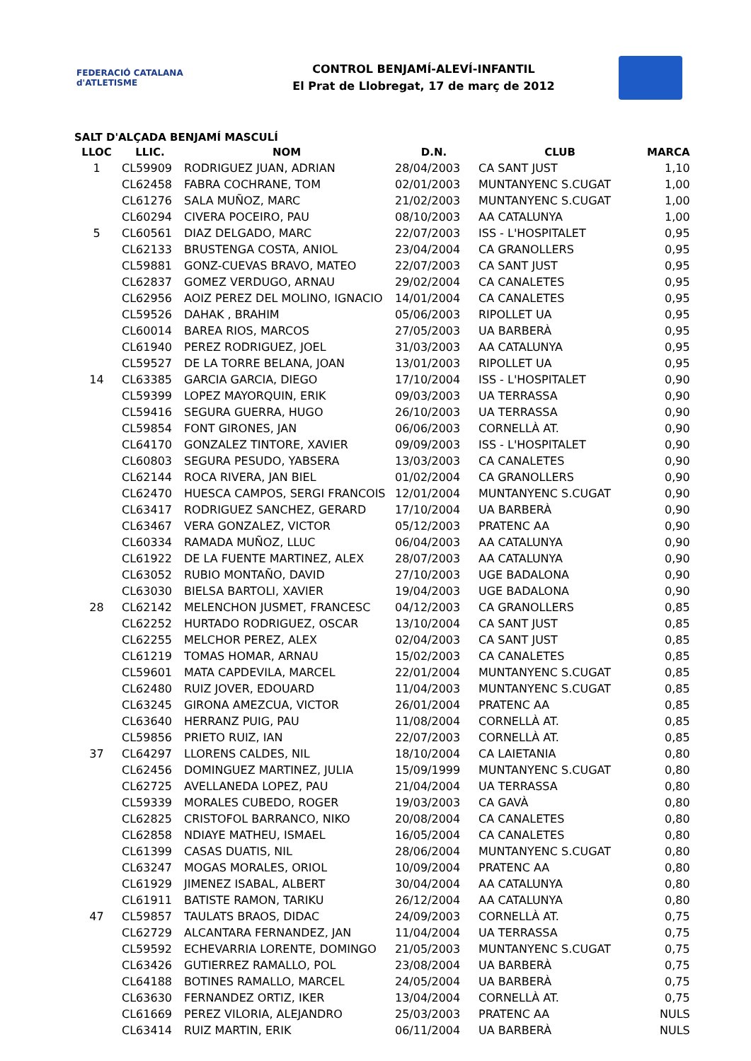FEDERACIÓ CATALANA d'ATLETISME
CONTROL BENJAMÍ-ALEVÍ-INFANTIL
El Prat de Llobregat, 17 de març de 2012
SALT D'ALÇADA BENJAMÍ MASCULÍ
| LLOC | LLIC. | NOM | D.N. | CLUB | MARCA |
| --- | --- | --- | --- | --- | --- |
| 1 | CL59909 | RODRIGUEZ JUAN, ADRIAN | 28/04/2003 | CA SANT JUST | 1,10 |
| | CL62458 | FABRA COCHRANE, TOM | 02/01/2003 | MUNTANYENC S.CUGAT | 1,00 |
| | CL61276 | SALA MUÑOZ, MARC | 21/02/2003 | MUNTANYENC S.CUGAT | 1,00 |
| | CL60294 | CIVERA POCEIRO, PAU | 08/10/2003 | AA CATALUNYA | 1,00 |
| 5 | CL60561 | DIAZ DELGADO, MARC | 22/07/2003 | ISS - L'HOSPITALET | 0,95 |
| | CL62133 | BRUSTENGA COSTA, ANIOL | 23/04/2004 | CA GRANOLLERS | 0,95 |
| | CL59881 | GONZ-CUEVAS BRAVO, MATEO | 22/07/2003 | CA SANT JUST | 0,95 |
| | CL62837 | GOMEZ VERDUGO, ARNAU | 29/02/2004 | CA CANALETES | 0,95 |
| | CL62956 | AOIZ PEREZ DEL MOLINO, IGNACIO | 14/01/2004 | CA CANALETES | 0,95 |
| | CL59526 | DAHAK , BRAHIM | 05/06/2003 | RIPOLLET UA | 0,95 |
| | CL60014 | BAREA RIOS, MARCOS | 27/05/2003 | UA BARBERÀ | 0,95 |
| | CL61940 | PEREZ RODRIGUEZ, JOEL | 31/03/2003 | AA CATALUNYA | 0,95 |
| | CL59527 | DE LA TORRE BELANA, JOAN | 13/01/2003 | RIPOLLET UA | 0,95 |
| 14 | CL63385 | GARCIA GARCIA, DIEGO | 17/10/2004 | ISS - L'HOSPITALET | 0,90 |
| | CL59399 | LOPEZ MAYORQUIN, ERIK | 09/03/2003 | UA TERRASSA | 0,90 |
| | CL59416 | SEGURA GUERRA, HUGO | 26/10/2003 | UA TERRASSA | 0,90 |
| | CL59854 | FONT GIRONES, JAN | 06/06/2003 | CORNELLÀ AT. | 0,90 |
| | CL64170 | GONZALEZ TINTORE, XAVIER | 09/09/2003 | ISS - L'HOSPITALET | 0,90 |
| | CL60803 | SEGURA PESUDO, YABSERA | 13/03/2003 | CA CANALETES | 0,90 |
| | CL62144 | ROCA RIVERA, JAN BIEL | 01/02/2004 | CA GRANOLLERS | 0,90 |
| | CL62470 | HUESCA CAMPOS, SERGI FRANCOIS | 12/01/2004 | MUNTANYENC S.CUGAT | 0,90 |
| | CL63417 | RODRIGUEZ SANCHEZ, GERARD | 17/10/2004 | UA BARBERÀ | 0,90 |
| | CL63467 | VERA GONZALEZ, VICTOR | 05/12/2003 | PRATENC AA | 0,90 |
| | CL60334 | RAMADA MUÑOZ, LLUC | 06/04/2003 | AA CATALUNYA | 0,90 |
| | CL61922 | DE LA FUENTE MARTINEZ, ALEX | 28/07/2003 | AA CATALUNYA | 0,90 |
| | CL63052 | RUBIO MONTAÑO, DAVID | 27/10/2003 | UGE BADALONA | 0,90 |
| | CL63030 | BIELSA BARTOLI, XAVIER | 19/04/2003 | UGE BADALONA | 0,90 |
| 28 | CL62142 | MELENCHON JUSMET, FRANCESC | 04/12/2003 | CA GRANOLLERS | 0,85 |
| | CL62252 | HURTADO RODRIGUEZ, OSCAR | 13/10/2004 | CA SANT JUST | 0,85 |
| | CL62255 | MELCHOR PEREZ, ALEX | 02/04/2003 | CA SANT JUST | 0,85 |
| | CL61219 | TOMAS HOMAR, ARNAU | 15/02/2003 | CA CANALETES | 0,85 |
| | CL59601 | MATA CAPDEVILA, MARCEL | 22/01/2004 | MUNTANYENC S.CUGAT | 0,85 |
| | CL62480 | RUIZ JOVER, EDOUARD | 11/04/2003 | MUNTANYENC S.CUGAT | 0,85 |
| | CL63245 | GIRONA AMEZCUA, VICTOR | 26/01/2004 | PRATENC AA | 0,85 |
| | CL63640 | HERRANZ PUIG, PAU | 11/08/2004 | CORNELLÀ AT. | 0,85 |
| | CL59856 | PRIETO RUIZ, IAN | 22/07/2003 | CORNELLÀ AT. | 0,85 |
| 37 | CL64297 | LLORENS CALDES, NIL | 18/10/2004 | CA LAIETANIA | 0,80 |
| | CL62456 | DOMINGUEZ MARTINEZ, JULIA | 15/09/1999 | MUNTANYENC S.CUGAT | 0,80 |
| | CL62725 | AVELLANEDA LOPEZ, PAU | 21/04/2004 | UA TERRASSA | 0,80 |
| | CL59339 | MORALES CUBEDO, ROGER | 19/03/2003 | CA GAVÀ | 0,80 |
| | CL62825 | CRISTOFOL BARRANCO, NIKO | 20/08/2004 | CA CANALETES | 0,80 |
| | CL62858 | NDIAYE MATHEU, ISMAEL | 16/05/2004 | CA CANALETES | 0,80 |
| | CL61399 | CASAS DUATIS, NIL | 28/06/2004 | MUNTANYENC S.CUGAT | 0,80 |
| | CL63247 | MOGAS MORALES, ORIOL | 10/09/2004 | PRATENC AA | 0,80 |
| | CL61929 | JIMENEZ ISABAL, ALBERT | 30/04/2004 | AA CATALUNYA | 0,80 |
| | CL61911 | BATISTE RAMON, TARIKU | 26/12/2004 | AA CATALUNYA | 0,80 |
| 47 | CL59857 | TAULATS BRAOS, DIDAC | 24/09/2003 | CORNELLÀ AT. | 0,75 |
| | CL62729 | ALCANTARA FERNANDEZ, JAN | 11/04/2004 | UA TERRASSA | 0,75 |
| | CL59592 | ECHEVARRIA LORENTE, DOMINGO | 21/05/2003 | MUNTANYENC S.CUGAT | 0,75 |
| | CL63426 | GUTIERREZ RAMALLO, POL | 23/08/2004 | UA BARBERÀ | 0,75 |
| | CL64188 | BOTINES RAMALLO, MARCEL | 24/05/2004 | UA BARBERÀ | 0,75 |
| | CL63630 | FERNANDEZ ORTIZ, IKER | 13/04/2004 | CORNELLÀ AT. | 0,75 |
| | CL61669 | PEREZ VILORIA, ALEJANDRO | 25/03/2003 | PRATENC AA | NULS |
| | CL63414 | RUIZ MARTIN, ERIK | 06/11/2004 | UA BARBERÀ | NULS |